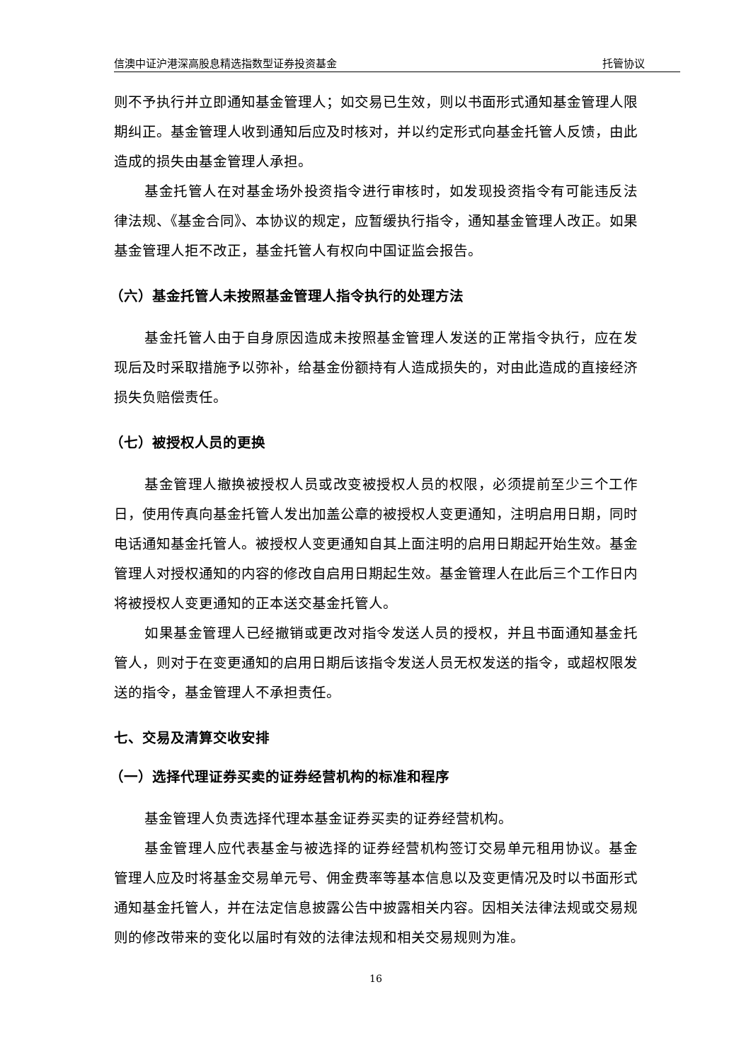信澳中证沪港深高股息精选指数型证券投资基金 托管协议
则不予执行并立即通知基金管理人；如交易已生效，则以书面形式通知基金管理人限期纠正。基金管理人收到通知后应及时核对，并以约定形式向基金托管人反馈，由此造成的损失由基金管理人承担。
基金托管人在对基金场外投资指令进行审核时，如发现投资指令有可能违反法律法规、《基金合同》、本协议的规定，应暂缓执行指令，通知基金管理人改正。如果基金管理人拒不改正，基金托管人有权向中国证监会报告。
（六）基金托管人未按照基金管理人指令执行的处理方法
基金托管人由于自身原因造成未按照基金管理人发送的正常指令执行，应在发现后及时采取措施予以弥补，给基金份额持有人造成损失的，对由此造成的直接经济损失负赔偿责任。
（七）被授权人员的更换
基金管理人撤换被授权人员或改变被授权人员的权限，必须提前至少三个工作日，使用传真向基金托管人发出加盖公章的被授权人变更通知，注明启用日期，同时电话通知基金托管人。被授权人变更通知自其上面注明的启用日期起开始生效。基金管理人对授权通知的内容的修改自启用日期起生效。基金管理人在此后三个工作日内将被授权人变更通知的正本送交基金托管人。
如果基金管理人已经撤销或更改对指令发送人员的授权，并且书面通知基金托管人，则对于在变更通知的启用日期后该指令发送人员无权发送的指令，或超权限发送的指令，基金管理人不承担责任。
七、交易及清算交收安排
（一）选择代理证券买卖的证券经营机构的标准和程序
基金管理人负责选择代理本基金证券买卖的证券经营机构。
基金管理人应代表基金与被选择的证券经营机构签订交易单元租用协议。基金管理人应及时将基金交易单元号、佣金费率等基本信息以及变更情况及时以书面形式通知基金托管人，并在法定信息披露公告中披露相关内容。因相关法律法规或交易规则的修改带来的变化以届时有效的法律法规和相关交易规则为准。
16